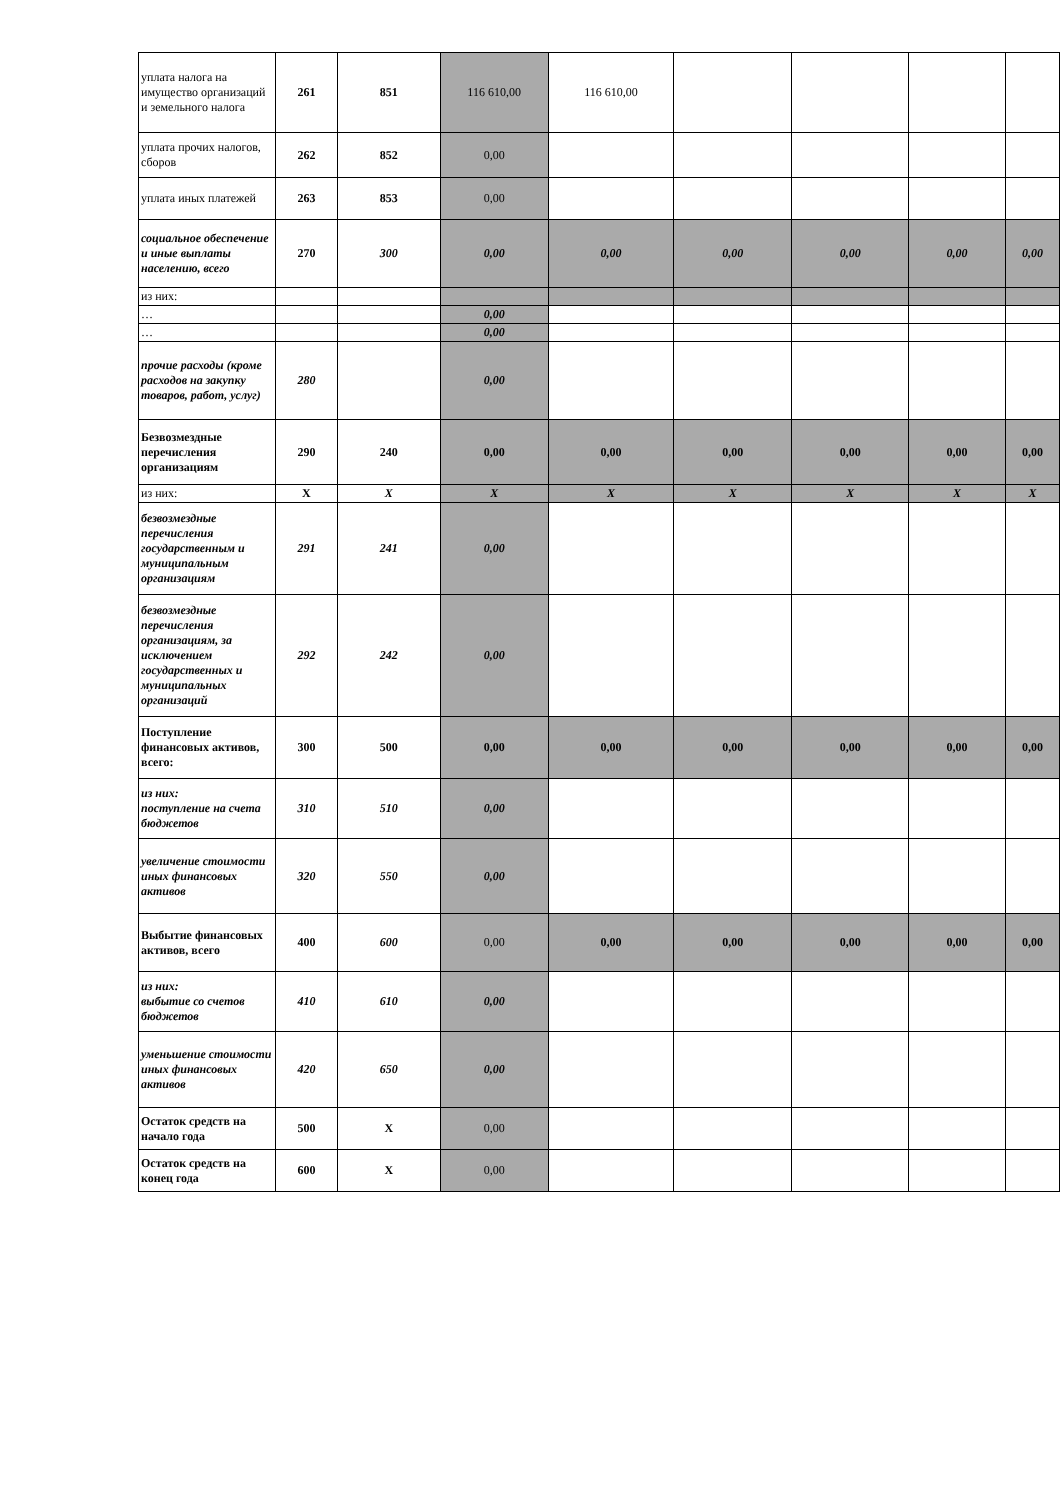| уплата налога на имущество организаций и земельного налога | 261 | 851 | 116 610,00 | 116 610,00 | | | | |
| уплата прочих налогов, сборов | 262 | 852 | 0,00 | | | | | |
| уплата иных платежей | 263 | 853 | 0,00 | | | | | |
| социальное обеспечение и иные выплаты населению, всего | 270 | 300 | 0,00 | 0,00 | 0,00 | 0,00 | 0,00 | 0,00 |
| из них: | | | | | | | | |
| … | | | 0,00 | | | | | |
| … | | | 0,00 | | | | | |
| прочие расходы (кроме расходов на закупку товаров, работ, услуг) | 280 | | 0,00 | | | | | |
| Безвозмездные перечисления организациям | 290 | 240 | 0,00 | 0,00 | 0,00 | 0,00 | 0,00 | 0,00 |
| из них: | X | X | X | X | X | X | X | X |
| безвозмездные перечисления государственным и муниципальным организациям | 291 | 241 | 0,00 | | | | | |
| безвозмездные перечисления организациям, за исключением государственных и муниципальных организаций | 292 | 242 | 0,00 | | | | | |
| Поступление финансовых активов, всего: | 300 | 500 | 0,00 | 0,00 | 0,00 | 0,00 | 0,00 | 0,00 |
| из них: поступление на счета бюджетов | 310 | 510 | 0,00 | | | | | |
| увеличение стоимости иных финансовых активов | 320 | 550 | 0,00 | | | | | |
| Выбытие финансовых активов, всего | 400 | 600 | 0,00 | 0,00 | 0,00 | 0,00 | 0,00 | 0,00 |
| из них: выбытие со счетов бюджетов | 410 | 610 | 0,00 | | | | | |
| уменьшение стоимости иных финансовых активов | 420 | 650 | 0,00 | | | | | |
| Остаток средств на начало года | 500 | X | 0,00 | | | | | |
| Остаток средств на конец года | 600 | X | 0,00 | | | | | |